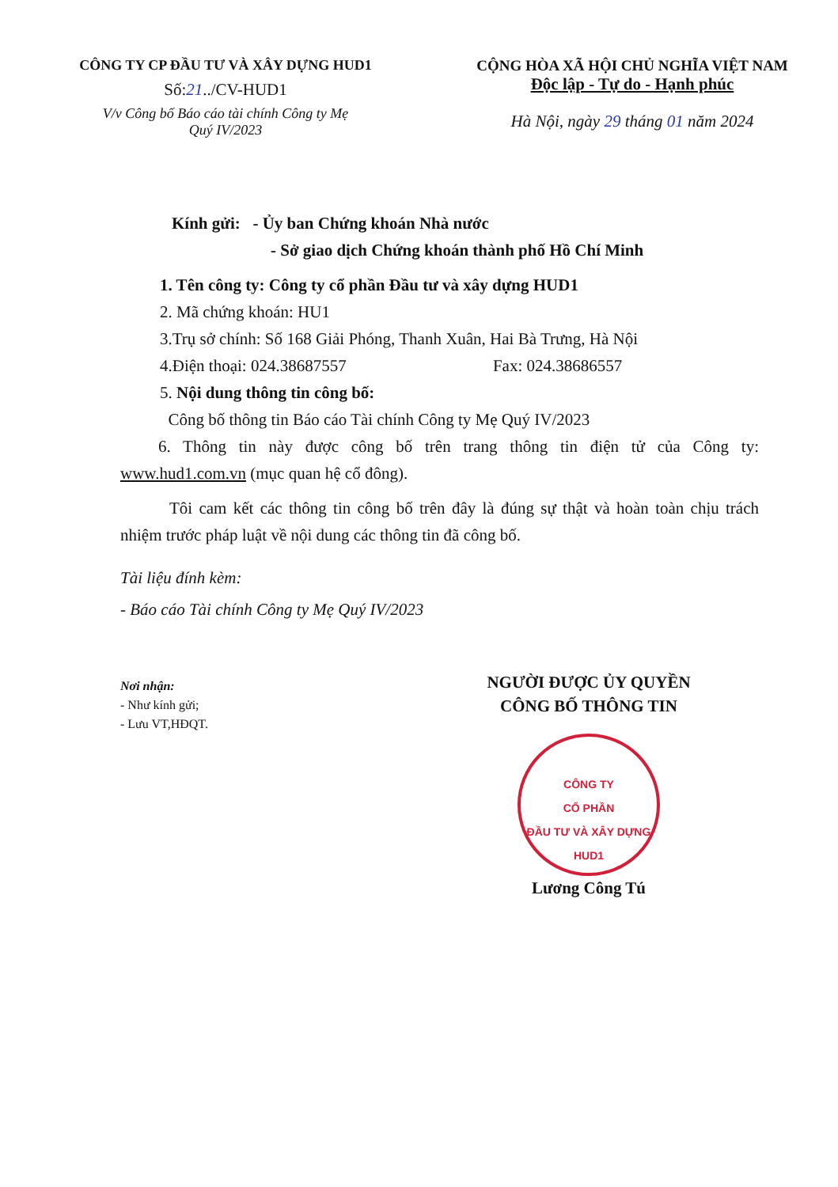CÔNG TY CP ĐẦU TƯ VÀ XÂY DỰNG HUD1
Số:21../CV-HUD1
V/v Công bố Báo cáo tài chính Công ty Mẹ
Quý IV/2023
CỘNG HÒA XÃ HỘI CHỦ NGHĨA VIỆT NAM
Độc lập - Tự do - Hạnh phúc
Hà Nội, ngày 29 tháng 01 năm 2024
Kính gửi: - Ủy ban Chứng khoán Nhà nước
- Sở giao dịch Chứng khoán thành phố Hồ Chí Minh
1. Tên công ty: Công ty cổ phần Đầu tư và xây dựng HUD1
2. Mã chứng khoán: HU1
3.Trụ sở chính: Số 168 Giải Phóng, Thanh Xuân, Hai Bà Trưng, Hà Nội
4.Điện thoại: 024.38687557 Fax: 024.38686557
5. Nội dung thông tin công bố:
Công bố thông tin Báo cáo Tài chính Công ty Mẹ Quý IV/2023
6. Thông tin này được công bố trên trang thông tin điện tử của Công ty: www.hud1.com.vn (mục quan hệ cổ đông).
Tôi cam kết các thông tin công bố trên đây là đúng sự thật và hoàn toàn chịu trách nhiệm trước pháp luật về nội dung các thông tin đã công bố.
Tài liệu đính kèm:
- Báo cáo Tài chính Công ty Mẹ Quý IV/2023
Nơi nhận:
- Như kính gửi;
- Lưu VT,HĐQT.
NGƯỜI ĐƯỢC ỦY QUYỀN
CÔNG BỐ THÔNG TIN
CÔNG TY
CỔ PHẦN
ĐẦU TƯ VÀ XÂY DỰNG
HUD1
Lương Công Tú